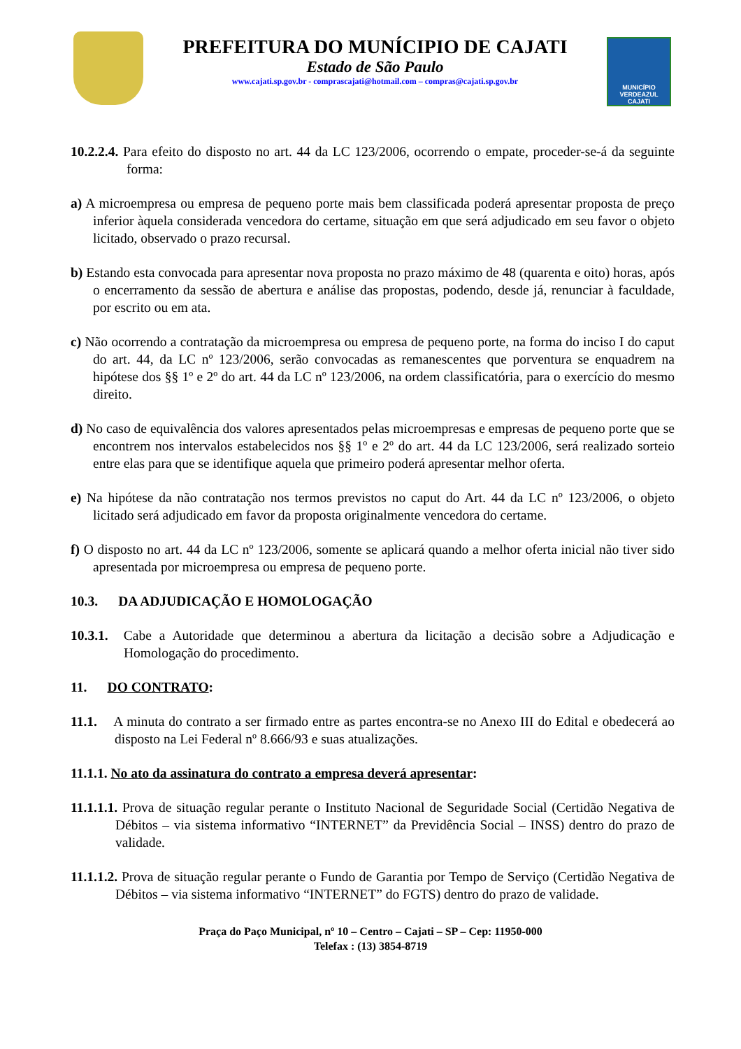PREFEITURA DO MUNÍCIPIO DE CAJATI
Estado de São Paulo
www.cajati.sp.gov.br - comprascajati@hotmail.com – compras@cajati.sp.gov.br
MUNICÍPIO VERDEAZUL CAJATI
10.2.2.4. Para efeito do disposto no art. 44 da LC 123/2006, ocorrendo o empate, proceder-se-á da seguinte forma:
a) A microempresa ou empresa de pequeno porte mais bem classificada poderá apresentar proposta de preço inferior àquela considerada vencedora do certame, situação em que será adjudicado em seu favor o objeto licitado, observado o prazo recursal.
b) Estando esta convocada para apresentar nova proposta no prazo máximo de 48 (quarenta e oito) horas, após o encerramento da sessão de abertura e análise das propostas, podendo, desde já, renunciar à faculdade, por escrito ou em ata.
c) Não ocorrendo a contratação da microempresa ou empresa de pequeno porte, na forma do inciso I do caput do art. 44, da LC nº 123/2006, serão convocadas as remanescentes que porventura se enquadrem na hipótese dos §§ 1º e 2º do art. 44 da LC nº 123/2006, na ordem classificatória, para o exercício do mesmo direito.
d) No caso de equivalência dos valores apresentados pelas microempresas e empresas de pequeno porte que se encontrem nos intervalos estabelecidos nos §§ 1º e 2º do art. 44 da LC 123/2006, será realizado sorteio entre elas para que se identifique aquela que primeiro poderá apresentar melhor oferta.
e) Na hipótese da não contratação nos termos previstos no caput do Art. 44 da LC nº 123/2006, o objeto licitado será adjudicado em favor da proposta originalmente vencedora do certame.
f) O disposto no art. 44 da LC nº 123/2006, somente se aplicará quando a melhor oferta inicial não tiver sido apresentada por microempresa ou empresa de pequeno porte.
10.3. DA ADJUDICAÇÃO E HOMOLOGAÇÃO
10.3.1. Cabe a Autoridade que determinou a abertura da licitação a decisão sobre a Adjudicação e Homologação do procedimento.
11. DO CONTRATO:
11.1. A minuta do contrato a ser firmado entre as partes encontra-se no Anexo III do Edital e obedecerá ao disposto na Lei Federal nº 8.666/93 e suas atualizações.
11.1.1. No ato da assinatura do contrato a empresa deverá apresentar:
11.1.1.1. Prova de situação regular perante o Instituto Nacional de Seguridade Social (Certidão Negativa de Débitos – via sistema informativo “INTERNET” da Previdência Social – INSS) dentro do prazo de validade.
11.1.1.2. Prova de situação regular perante o Fundo de Garantia por Tempo de Serviço (Certidão Negativa de Débitos – via sistema informativo “INTERNET” do FGTS) dentro do prazo de validade.
Praça do Paço Municipal, nº 10 – Centro – Cajati – SP – Cep: 11950-000
Telefax : (13) 3854-8719